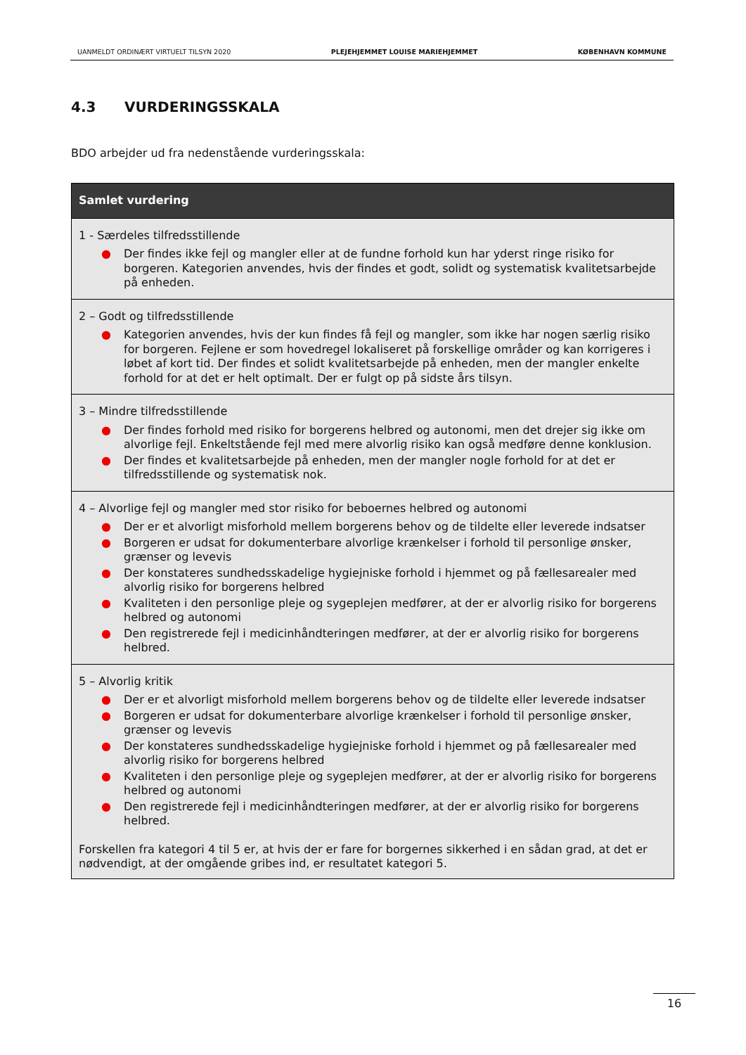UANMELDT ORDINÆRT VIRTUELT TILSYN 2020 PLEJEHJEMMET LOUISE MARIEHJEMMET KØBENHAVN KOMMUNE
4.3 VURDERINGSSKALA
BDO arbejder ud fra nedenstående vurderingsskala:
| Samlet vurdering |
| --- |
| 1 - Særdeles tilfredsstillende ● Der findes ikke fejl og mangler eller at de fundne forhold kun har yderst ringe risiko for borgeren. Kategorien anvendes, hvis der findes et godt, solidt og systematisk kvalitetsarbejde på enheden. |
| 2 – Godt og tilfredsstillende ● Kategorien anvendes, hvis der kun findes få fejl og mangler, som ikke har nogen særlig risiko for borgeren. Fejlene er som hovedregel lokaliseret på forskellige områder og kan korrigeres i løbet af kort tid. Der findes et solidt kvalitetsarbejde på enheden, men der mangler enkelte forhold for at det er helt optimalt. Der er fulgt op på sidste års tilsyn. |
| 3 – Mindre tilfredsstillende ● Der findes forhold med risiko for borgerens helbred og autonomi, men det drejer sig ikke om alvorlige fejl. Enkeltstående fejl med mere alvorlig risiko kan også medføre denne konklusion. ● Der findes et kvalitetsarbejde på enheden, men der mangler nogle forhold for at det er tilfredsstillende og systematisk nok. |
| 4 – Alvorlige fejl og mangler med stor risiko for beboernes helbred og autonomi ● Der er et alvorligt misforhold mellem borgerens behov og de tildelte eller leverede indsatser ● Borgeren er udsat for dokumenterbare alvorlige krænkelser i forhold til personlige ønsker, grænser og levevis ● Der konstateres sundhedsskadelige hygiejniske forhold i hjemmet og på fællesarealer med alvorlig risiko for borgerens helbred ● Kvaliteten i den personlige pleje og sygeplejen medfører, at der er alvorlig risiko for borgerens helbred og autonomi ● Den registrerede fejl i medicinhåndteringen medfører, at der er alvorlig risiko for borgerens helbred. |
| 5 – Alvorlig kritik ● Der er et alvorligt misforhold mellem borgerens behov og de tildelte eller leverede indsatser ● Borgeren er udsat for dokumenterbare alvorlige krænkelser i forhold til personlige ønsker, grænser og levevis ● Der konstateres sundhedsskadelige hygiejniske forhold i hjemmet og på fællesarealer med alvorlig risiko for borgerens helbred ● Kvaliteten i den personlige pleje og sygeplejen medfører, at der er alvorlig risiko for borgerens helbred og autonomi ● Den registrerede fejl i medicinhåndteringen medfører, at der er alvorlig risiko for borgerens helbred. Forskellen fra kategori 4 til 5 er, at hvis der er fare for borgernes sikkerhed i en sådan grad, at det er nødvendigt, at der omgående gribes ind, er resultatet kategori 5. |
16